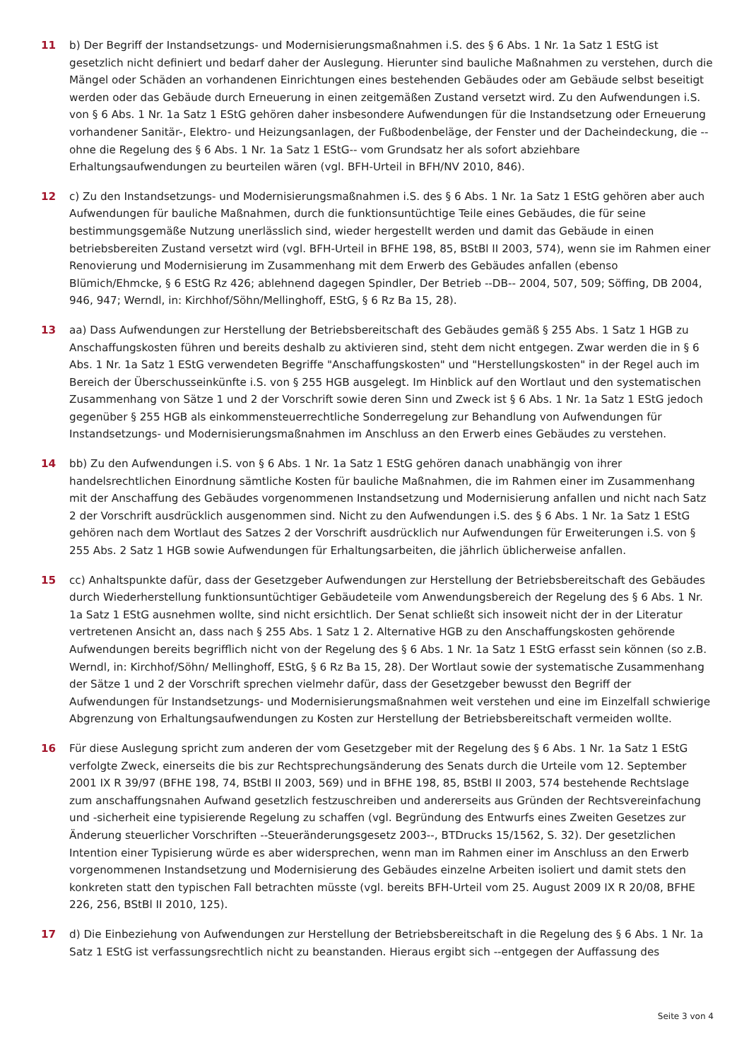11 b) Der Begriff der Instandsetzungs- und Modernisierungsmaßnahmen i.S. des § 6 Abs. 1 Nr. 1a Satz 1 EStG ist gesetzlich nicht definiert und bedarf daher der Auslegung. Hierunter sind bauliche Maßnahmen zu verstehen, durch die Mängel oder Schäden an vorhandenen Einrichtungen eines bestehenden Gebäudes oder am Gebäude selbst beseitigt werden oder das Gebäude durch Erneuerung in einen zeitgemäßen Zustand versetzt wird. Zu den Aufwendungen i.S. von § 6 Abs. 1 Nr. 1a Satz 1 EStG gehören daher insbesondere Aufwendungen für die Instandsetzung oder Erneuerung vorhandener Sanitär-, Elektro- und Heizungsanlagen, der Fußbodenbeläge, der Fenster und der Dacheindeckung, die --ohne die Regelung des § 6 Abs. 1 Nr. 1a Satz 1 EStG-- vom Grundsatz her als sofort abziehbare Erhaltungsaufwendungen zu beurteilen wären (vgl. BFH-Urteil in BFH/NV 2010, 846).
12 c) Zu den Instandsetzungs- und Modernisierungsmaßnahmen i.S. des § 6 Abs. 1 Nr. 1a Satz 1 EStG gehören aber auch Aufwendungen für bauliche Maßnahmen, durch die funktionsuntüchtige Teile eines Gebäudes, die für seine bestimmungsgemäße Nutzung unerlässlich sind, wieder hergestellt werden und damit das Gebäude in einen betriebsbereiten Zustand versetzt wird (vgl. BFH-Urteil in BFHE 198, 85, BStBl II 2003, 574), wenn sie im Rahmen einer Renovierung und Modernisierung im Zusammenhang mit dem Erwerb des Gebäudes anfallen (ebenso Blümich/Ehmcke, § 6 EStG Rz 426; ablehnend dagegen Spindler, Der Betrieb --DB-- 2004, 507, 509; Söffing, DB 2004, 946, 947; Werndl, in: Kirchhof/Söhn/Mellinghoff, EStG, § 6 Rz Ba 15, 28).
13 aa) Dass Aufwendungen zur Herstellung der Betriebsbereitschaft des Gebäudes gemäß § 255 Abs. 1 Satz 1 HGB zu Anschaffungskosten führen und bereits deshalb zu aktivieren sind, steht dem nicht entgegen. Zwar werden die in § 6 Abs. 1 Nr. 1a Satz 1 EStG verwendeten Begriffe "Anschaffungskosten" und "Herstellungskosten" in der Regel auch im Bereich der Überschusseinkünfte i.S. von § 255 HGB ausgelegt. Im Hinblick auf den Wortlaut und den systematischen Zusammenhang von Sätze 1 und 2 der Vorschrift sowie deren Sinn und Zweck ist § 6 Abs. 1 Nr. 1a Satz 1 EStG jedoch gegenüber § 255 HGB als einkommensteuerrechtliche Sonderregelung zur Behandlung von Aufwendungen für Instandsetzungs- und Modernisierungsmaßnahmen im Anschluss an den Erwerb eines Gebäudes zu verstehen.
14 bb) Zu den Aufwendungen i.S. von § 6 Abs. 1 Nr. 1a Satz 1 EStG gehören danach unabhängig von ihrer handelsrechtlichen Einordnung sämtliche Kosten für bauliche Maßnahmen, die im Rahmen einer im Zusammenhang mit der Anschaffung des Gebäudes vorgenommenen Instandsetzung und Modernisierung anfallen und nicht nach Satz 2 der Vorschrift ausdrücklich ausgenommen sind. Nicht zu den Aufwendungen i.S. des § 6 Abs. 1 Nr. 1a Satz 1 EStG gehören nach dem Wortlaut des Satzes 2 der Vorschrift ausdrücklich nur Aufwendungen für Erweiterungen i.S. von § 255 Abs. 2 Satz 1 HGB sowie Aufwendungen für Erhaltungsarbeiten, die jährlich üblicherweise anfallen.
15 cc) Anhaltspunkte dafür, dass der Gesetzgeber Aufwendungen zur Herstellung der Betriebsbereitschaft des Gebäudes durch Wiederherstellung funktionsuntüchtiger Gebäudeteile vom Anwendungsbereich der Regelung des § 6 Abs. 1 Nr. 1a Satz 1 EStG ausnehmen wollte, sind nicht ersichtlich. Der Senat schließt sich insoweit nicht der in der Literatur vertretenen Ansicht an, dass nach § 255 Abs. 1 Satz 1 2. Alternative HGB zu den Anschaffungskosten gehörende Aufwendungen bereits begrifflich nicht von der Regelung des § 6 Abs. 1 Nr. 1a Satz 1 EStG erfasst sein können (so z.B. Werndl, in: Kirchhof/Söhn/ Mellinghoff, EStG, § 6 Rz Ba 15, 28). Der Wortlaut sowie der systematische Zusammenhang der Sätze 1 und 2 der Vorschrift sprechen vielmehr dafür, dass der Gesetzgeber bewusst den Begriff der Aufwendungen für Instandsetzungs- und Modernisierungsmaßnahmen weit verstehen und eine im Einzelfall schwierige Abgrenzung von Erhaltungsaufwendungen zu Kosten zur Herstellung der Betriebsbereitschaft vermeiden wollte.
16 Für diese Auslegung spricht zum anderen der vom Gesetzgeber mit der Regelung des § 6 Abs. 1 Nr. 1a Satz 1 EStG verfolgte Zweck, einerseits die bis zur Rechtsprechungsänderung des Senats durch die Urteile vom 12. September 2001 IX R 39/97 (BFHE 198, 74, BStBl II 2003, 569) und in BFHE 198, 85, BStBl II 2003, 574 bestehende Rechtslage zum anschaffungsnahen Aufwand gesetzlich festzuschreiben und andererseits aus Gründen der Rechtsvereinfachung und -sicherheit eine typisierende Regelung zu schaffen (vgl. Begründung des Entwurfs eines Zweiten Gesetzes zur Änderung steuerlicher Vorschriften --Steueränderungsgesetz 2003--, BTDrucks 15/1562, S. 32). Der gesetzlichen Intention einer Typisierung würde es aber widersprechen, wenn man im Rahmen einer im Anschluss an den Erwerb vorgenommenen Instandsetzung und Modernisierung des Gebäudes einzelne Arbeiten isoliert und damit stets den konkreten statt den typischen Fall betrachten müsste (vgl. bereits BFH-Urteil vom 25. August 2009 IX R 20/08, BFHE 226, 256, BStBl II 2010, 125).
17 d) Die Einbeziehung von Aufwendungen zur Herstellung der Betriebsbereitschaft in die Regelung des § 6 Abs. 1 Nr. 1a Satz 1 EStG ist verfassungsrechtlich nicht zu beanstanden. Hieraus ergibt sich --entgegen der Auffassung des
Seite 3 von 4